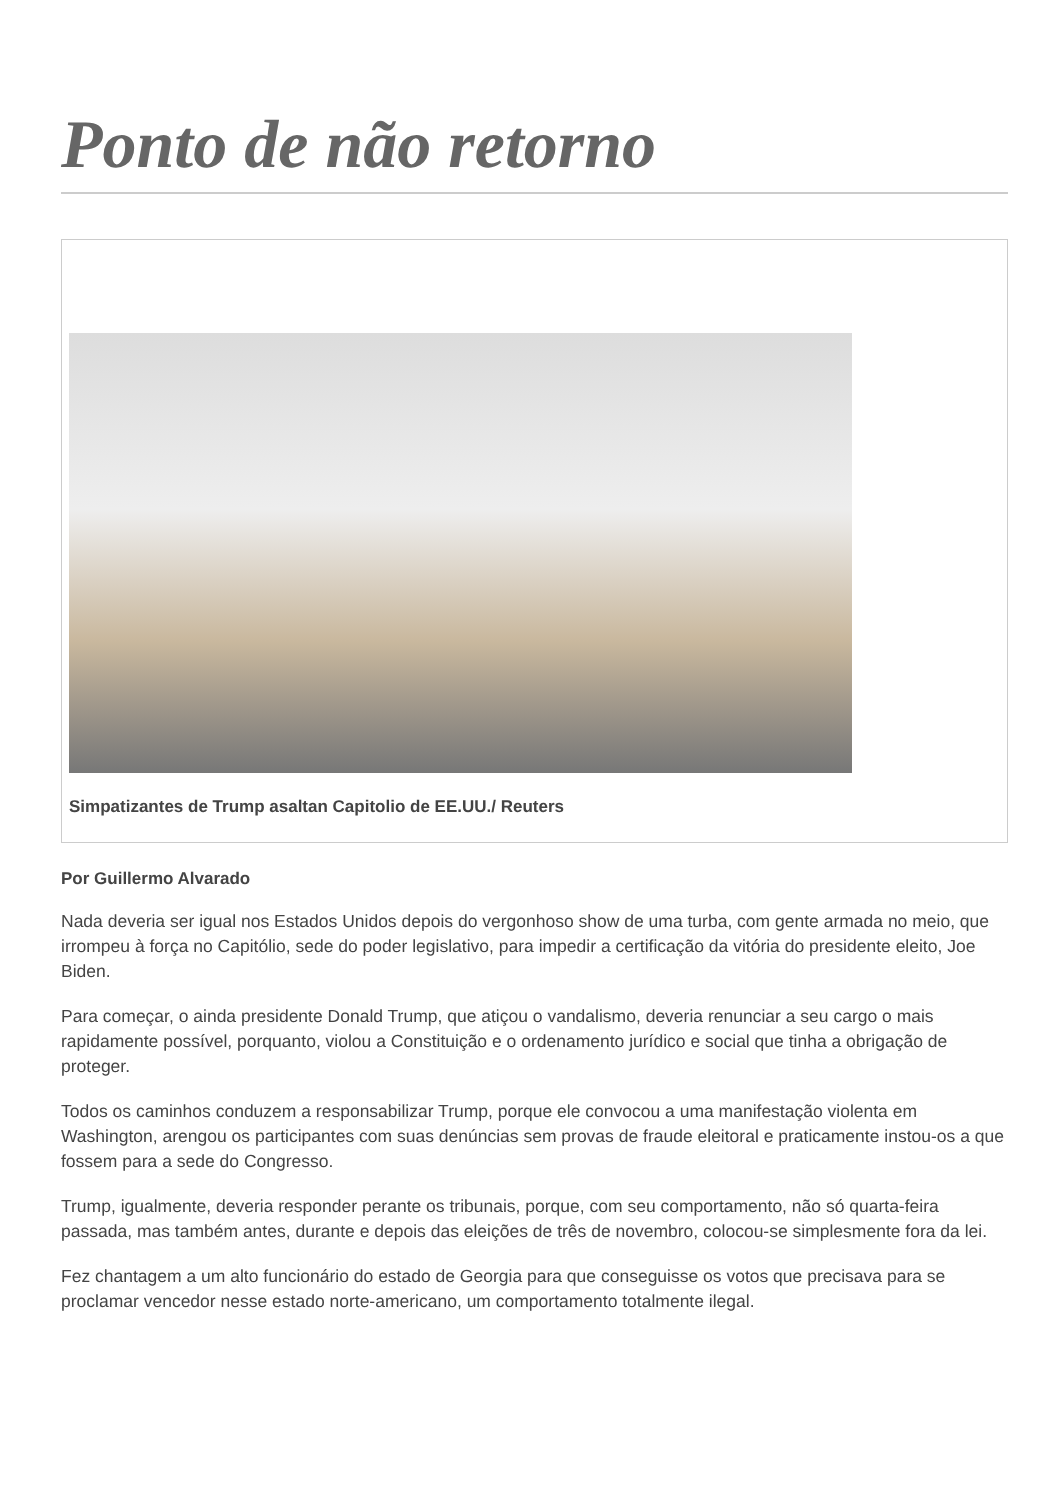Ponto de não retorno
Simpatizantes de Trump asaltan Capitolio de EE.UU./ Reuters
Por Guillermo Alvarado
Nada deveria ser igual nos Estados Unidos depois do vergonhoso show de uma turba, com gente armada no meio, que irrompeu à força no Capitólio, sede do poder legislativo, para impedir a certificação da vitória do presidente eleito, Joe Biden.
Para começar, o ainda presidente Donald Trump, que atiçou o vandalismo, deveria renunciar a seu cargo o mais rapidamente possível, porquanto, violou a Constituição e o ordenamento jurídico e social que tinha a obrigação de proteger.
Todos os caminhos conduzem a responsabilizar Trump, porque ele convocou a uma manifestação violenta em Washington, arengou os participantes com suas denúncias sem provas de fraude eleitoral e praticamente instou-os a que fossem para a sede do Congresso.
Trump, igualmente, deveria responder perante os tribunais, porque, com seu comportamento, não só quarta-feira passada, mas também antes, durante e depois das eleições de três de novembro, colocou-se simplesmente fora da lei.
Fez chantagem a um alto funcionário do estado de Georgia para que conseguisse os votos que precisava para se proclamar vencedor nesse estado norte-americano, um comportamento totalmente ilegal.